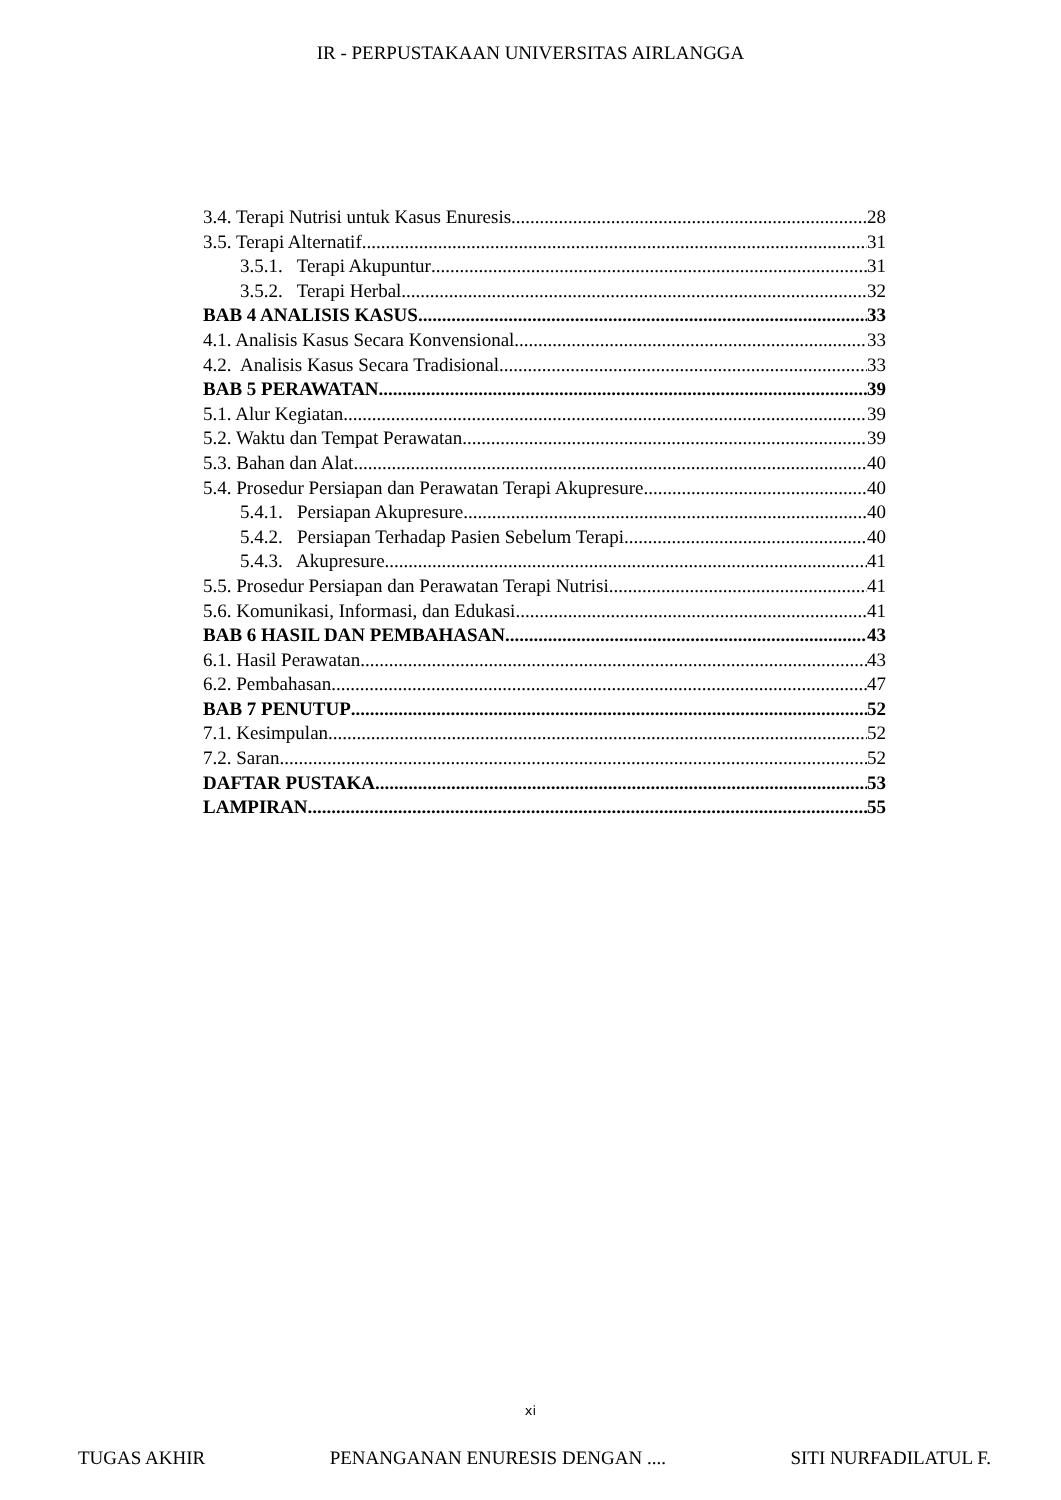IR - PERPUSTAKAAN UNIVERSITAS AIRLANGGA
3.4. Terapi Nutrisi untuk Kasus Enuresis 28
3.5. Terapi Alternatif 31
3.5.1. Terapi Akupuntur 31
3.5.2. Terapi Herbal 32
BAB 4 ANALISIS KASUS 33
4.1. Analisis Kasus Secara Konvensional 33
4.2. Analisis Kasus Secara Tradisional 33
BAB 5 PERAWATAN 39
5.1. Alur Kegiatan 39
5.2. Waktu dan Tempat Perawatan 39
5.3. Bahan dan Alat 40
5.4. Prosedur Persiapan dan Perawatan Terapi Akupresure 40
5.4.1. Persiapan Akupresure 40
5.4.2. Persiapan Terhadap Pasien Sebelum Terapi 40
5.4.3. Akupresure 41
5.5. Prosedur Persiapan dan Perawatan Terapi Nutrisi 41
5.6. Komunikasi, Informasi, dan Edukasi 41
BAB 6 HASIL DAN PEMBAHASAN 43
6.1. Hasil Perawatan 43
6.2. Pembahasan 47
BAB 7 PENUTUP 52
7.1. Kesimpulan 52
7.2. Saran 52
DAFTAR PUSTAKA 53
LAMPIRAN 55
xi
TUGAS AKHIR PENANGANAN ENURESIS DENGAN .... SITI NURFADILATUL F.